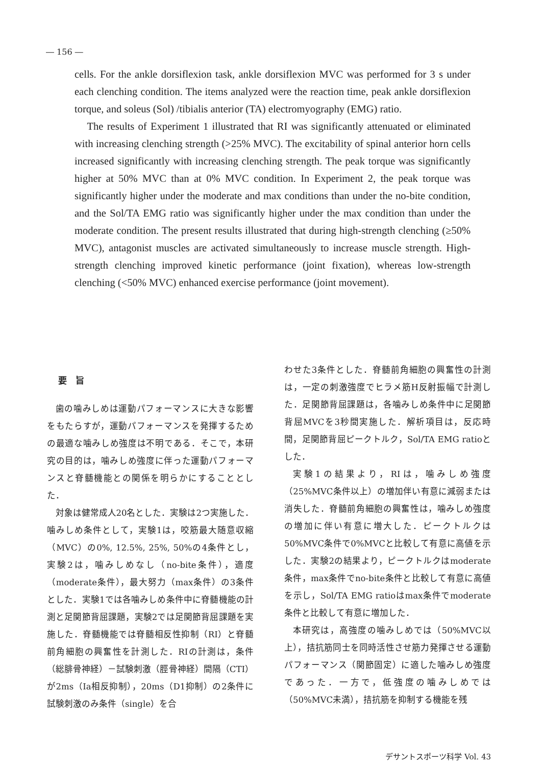― 156 ―
cells. For the ankle dorsiflexion task, ankle dorsiflexion MVC was performed for 3 s under each clenching condition. The items analyzed were the reaction time, peak ankle dorsiflexion torque, and soleus (Sol) /tibialis anterior (TA) electromyography (EMG) ratio.
The results of Experiment 1 illustrated that RI was significantly attenuated or eliminated with increasing clenching strength (>25% MVC). The excitability of spinal anterior horn cells increased significantly with increasing clenching strength. The peak torque was significantly higher at 50% MVC than at 0% MVC condition. In Experiment 2, the peak torque was significantly higher under the moderate and max conditions than under the no-bite condition, and the Sol/TA EMG ratio was significantly higher under the max condition than under the moderate condition. The present results illustrated that during high-strength clenching (≥50% MVC), antagonist muscles are activated simultaneously to increase muscle strength. High-strength clenching improved kinetic performance (joint fixation), whereas low-strength clenching (<50% MVC) enhanced exercise performance (joint movement).
要　旨
歯の噛みしめは運動パフォーマンスに大きな影響をもたらすが，運動パフォーマンスを発揮するための最適な噛みしめ強度は不明である．そこで，本研究の目的は，噛みしめ強度に伴った運動パフォーマンスと脊髄機能との関係を明らかにすることとした．
対象は健常成人20名とした．実験は2つ実施した．噛みしめ条件として，実験1は，咬筋最大随意収縮（MVC）の0%, 12.5%, 25%, 50%の4条件とし，実験2は，噛みしめなし（no-bite条件），適度（moderate条件），最大努力（max条件）の3条件とした．実験1では各噛みしめ条件中に脊髄機能の計測と足関節背屈課題，実験2では足関節背屈課題を実施した．脊髄機能では脊髄相反性抑制（RI）と脊髄前角細胞の興奮性を計測した．RIの計測は，条件（総腓骨神経）－試験刺激（脛骨神経）間隔（CTI）が2ms（Ia相反抑制），20ms（D1抑制）の2条件に試験刺激のみ条件（single）を合
わせた3条件とした．脊髄前角細胞の興奮性の計測は，一定の刺激強度でヒラメ筋H反射振幅で計測した．足関節背屈課題は，各噛みしめ条件中に足関節背屈MVCを3秒間実施した．解析項目は，反応時間，足関節背屈ピークトルク，Sol/TA EMG ratioとした．
実験1の結果より，RIは，噛みしめ強度（25%MVC条件以上）の増加伴い有意に減弱または消失した．脊髄前角細胞の興奮性は，噛みしめ強度の増加に伴い有意に増大した．ピークトルクは50%MVC条件で0%MVCと比較して有意に高値を示した．実験2の結果より，ピークトルクはmoderate条件，max条件でno-bite条件と比較して有意に高値を示し，Sol/TA EMG ratioはmax条件でmoderate条件と比較して有意に増加した．
本研究は，高強度の噛みしめでは（50%MVC以上），拮抗筋同士を同時活性させ筋力発揮させる運動パフォーマンス（関節固定）に適した噛みしめ強度であった．一方で，低強度の噛みしめでは（50%MVC未満），拮抗筋を抑制する機能を残
デサントスポーツ科学 Vol. 43